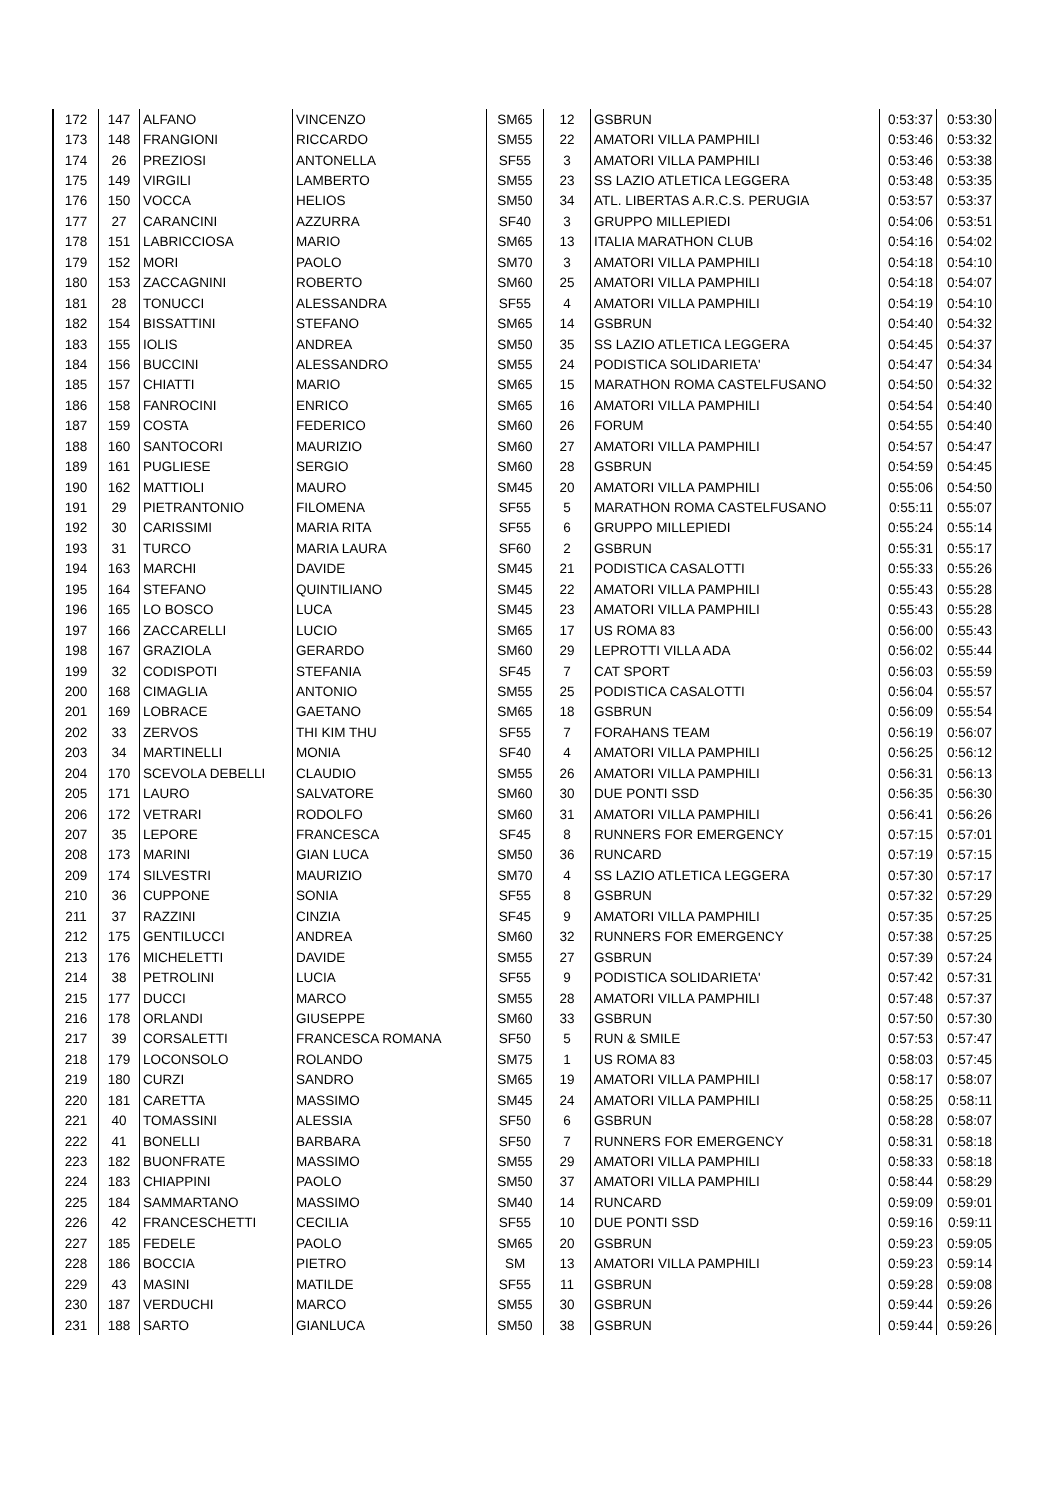| 172 | 147 | ALFANO | VINCENZO | SM65 | 12 | GSBRUN | 0:53:37 | 0:53:30 |
| 173 | 148 | FRANGIONI | RICCARDO | SM55 | 22 | AMATORI VILLA PAMPHILI | 0:53:46 | 0:53:32 |
| 174 | 26 | PREZIOSI | ANTONELLA | SF55 | 3 | AMATORI VILLA PAMPHILI | 0:53:46 | 0:53:38 |
| 175 | 149 | VIRGILI | LAMBERTO | SM55 | 23 | SS LAZIO ATLETICA LEGGERA | 0:53:48 | 0:53:35 |
| 176 | 150 | VOCCA | HELIOS | SM50 | 34 | ATL. LIBERTAS A.R.C.S. PERUGIA | 0:53:57 | 0:53:37 |
| 177 | 27 | CARANCINI | AZZURRA | SF40 | 3 | GRUPPO MILLEPIEDI | 0:54:06 | 0:53:51 |
| 178 | 151 | LABRICCIOSA | MARIO | SM65 | 13 | ITALIA MARATHON CLUB | 0:54:16 | 0:54:02 |
| 179 | 152 | MORI | PAOLO | SM70 | 3 | AMATORI VILLA PAMPHILI | 0:54:18 | 0:54:10 |
| 180 | 153 | ZACCAGNINI | ROBERTO | SM60 | 25 | AMATORI VILLA PAMPHILI | 0:54:18 | 0:54:07 |
| 181 | 28 | TONUCCI | ALESSANDRA | SF55 | 4 | AMATORI VILLA PAMPHILI | 0:54:19 | 0:54:10 |
| 182 | 154 | BISSATTINI | STEFANO | SM65 | 14 | GSBRUN | 0:54:40 | 0:54:32 |
| 183 | 155 | IOLIS | ANDREA | SM50 | 35 | SS LAZIO ATLETICA LEGGERA | 0:54:45 | 0:54:37 |
| 184 | 156 | BUCCINI | ALESSANDRO | SM55 | 24 | PODISTICA SOLIDARIETA' | 0:54:47 | 0:54:34 |
| 185 | 157 | CHIATTI | MARIO | SM65 | 15 | MARATHON ROMA CASTELFUSANO | 0:54:50 | 0:54:32 |
| 186 | 158 | FANROCINI | ENRICO | SM65 | 16 | AMATORI VILLA PAMPHILI | 0:54:54 | 0:54:40 |
| 187 | 159 | COSTA | FEDERICO | SM60 | 26 | FORUM | 0:54:55 | 0:54:40 |
| 188 | 160 | SANTOCORI | MAURIZIO | SM60 | 27 | AMATORI VILLA PAMPHILI | 0:54:57 | 0:54:47 |
| 189 | 161 | PUGLIESE | SERGIO | SM60 | 28 | GSBRUN | 0:54:59 | 0:54:45 |
| 190 | 162 | MATTIOLI | MAURO | SM45 | 20 | AMATORI VILLA PAMPHILI | 0:55:06 | 0:54:50 |
| 191 | 29 | PIETRANTONIO | FILOMENA | SF55 | 5 | MARATHON ROMA CASTELFUSANO | 0:55:11 | 0:55:07 |
| 192 | 30 | CARISSIMI | MARIA RITA | SF55 | 6 | GRUPPO MILLEPIEDI | 0:55:24 | 0:55:14 |
| 193 | 31 | TURCO | MARIA LAURA | SF60 | 2 | GSBRUN | 0:55:31 | 0:55:17 |
| 194 | 163 | MARCHI | DAVIDE | SM45 | 21 | PODISTICA CASALOTTI | 0:55:33 | 0:55:26 |
| 195 | 164 | STEFANO | QUINTILIANO | SM45 | 22 | AMATORI VILLA PAMPHILI | 0:55:43 | 0:55:28 |
| 196 | 165 | LO BOSCO | LUCA | SM45 | 23 | AMATORI VILLA PAMPHILI | 0:55:43 | 0:55:28 |
| 197 | 166 | ZACCARELLI | LUCIO | SM65 | 17 | US ROMA 83 | 0:56:00 | 0:55:43 |
| 198 | 167 | GRAZIOLA | GERARDO | SM60 | 29 | LEPROTTI VILLA ADA | 0:56:02 | 0:55:44 |
| 199 | 32 | CODISPOTI | STEFANIA | SF45 | 7 | CAT SPORT | 0:56:03 | 0:55:59 |
| 200 | 168 | CIMAGLIA | ANTONIO | SM55 | 25 | PODISTICA CASALOTTI | 0:56:04 | 0:55:57 |
| 201 | 169 | LOBRACE | GAETANO | SM65 | 18 | GSBRUN | 0:56:09 | 0:55:54 |
| 202 | 33 | ZERVOS | THI KIM THU | SF55 | 7 | FORAHANS TEAM | 0:56:19 | 0:56:07 |
| 203 | 34 | MARTINELLI | MONIA | SF40 | 4 | AMATORI VILLA PAMPHILI | 0:56:25 | 0:56:12 |
| 204 | 170 | SCEVOLA DEBELLI | CLAUDIO | SM55 | 26 | AMATORI VILLA PAMPHILI | 0:56:31 | 0:56:13 |
| 205 | 171 | LAURO | SALVATORE | SM60 | 30 | DUE PONTI SSD | 0:56:35 | 0:56:30 |
| 206 | 172 | VETRARI | RODOLFO | SM60 | 31 | AMATORI VILLA PAMPHILI | 0:56:41 | 0:56:26 |
| 207 | 35 | LEPORE | FRANCESCA | SF45 | 8 | RUNNERS FOR EMERGENCY | 0:57:15 | 0:57:01 |
| 208 | 173 | MARINI | GIAN LUCA | SM50 | 36 | RUNCARD | 0:57:19 | 0:57:15 |
| 209 | 174 | SILVESTRI | MAURIZIO | SM70 | 4 | SS LAZIO ATLETICA LEGGERA | 0:57:30 | 0:57:17 |
| 210 | 36 | CUPPONE | SONIA | SF55 | 8 | GSBRUN | 0:57:32 | 0:57:29 |
| 211 | 37 | RAZZINI | CINZIA | SF45 | 9 | AMATORI VILLA PAMPHILI | 0:57:35 | 0:57:25 |
| 212 | 175 | GENTILUCCI | ANDREA | SM60 | 32 | RUNNERS FOR EMERGENCY | 0:57:38 | 0:57:25 |
| 213 | 176 | MICHELETTI | DAVIDE | SM55 | 27 | GSBRUN | 0:57:39 | 0:57:24 |
| 214 | 38 | PETROLINI | LUCIA | SF55 | 9 | PODISTICA SOLIDARIETA' | 0:57:42 | 0:57:31 |
| 215 | 177 | DUCCI | MARCO | SM55 | 28 | AMATORI VILLA PAMPHILI | 0:57:48 | 0:57:37 |
| 216 | 178 | ORLANDI | GIUSEPPE | SM60 | 33 | GSBRUN | 0:57:50 | 0:57:30 |
| 217 | 39 | CORSALETTI | FRANCESCA ROMANA | SF50 | 5 | RUN & SMILE | 0:57:53 | 0:57:47 |
| 218 | 179 | LOCONSOLO | ROLANDO | SM75 | 1 | US ROMA 83 | 0:58:03 | 0:57:45 |
| 219 | 180 | CURZI | SANDRO | SM65 | 19 | AMATORI VILLA PAMPHILI | 0:58:17 | 0:58:07 |
| 220 | 181 | CARETTA | MASSIMO | SM45 | 24 | AMATORI VILLA PAMPHILI | 0:58:25 | 0:58:11 |
| 221 | 40 | TOMASSINI | ALESSIA | SF50 | 6 | GSBRUN | 0:58:28 | 0:58:07 |
| 222 | 41 | BONELLI | BARBARA | SF50 | 7 | RUNNERS FOR EMERGENCY | 0:58:31 | 0:58:18 |
| 223 | 182 | BUONFRATE | MASSIMO | SM55 | 29 | AMATORI VILLA PAMPHILI | 0:58:33 | 0:58:18 |
| 224 | 183 | CHIAPPINI | PAOLO | SM50 | 37 | AMATORI VILLA PAMPHILI | 0:58:44 | 0:58:29 |
| 225 | 184 | SAMMARTANO | MASSIMO | SM40 | 14 | RUNCARD | 0:59:09 | 0:59:01 |
| 226 | 42 | FRANCESCHETTI | CECILIA | SF55 | 10 | DUE PONTI SSD | 0:59:16 | 0:59:11 |
| 227 | 185 | FEDELE | PAOLO | SM65 | 20 | GSBRUN | 0:59:23 | 0:59:05 |
| 228 | 186 | BOCCIA | PIETRO | SM | 13 | AMATORI VILLA PAMPHILI | 0:59:23 | 0:59:14 |
| 229 | 43 | MASINI | MATILDE | SF55 | 11 | GSBRUN | 0:59:28 | 0:59:08 |
| 230 | 187 | VERDUCHI | MARCO | SM55 | 30 | GSBRUN | 0:59:44 | 0:59:26 |
| 231 | 188 | SARTO | GIANLUCA | SM50 | 38 | GSBRUN | 0:59:44 | 0:59:26 |